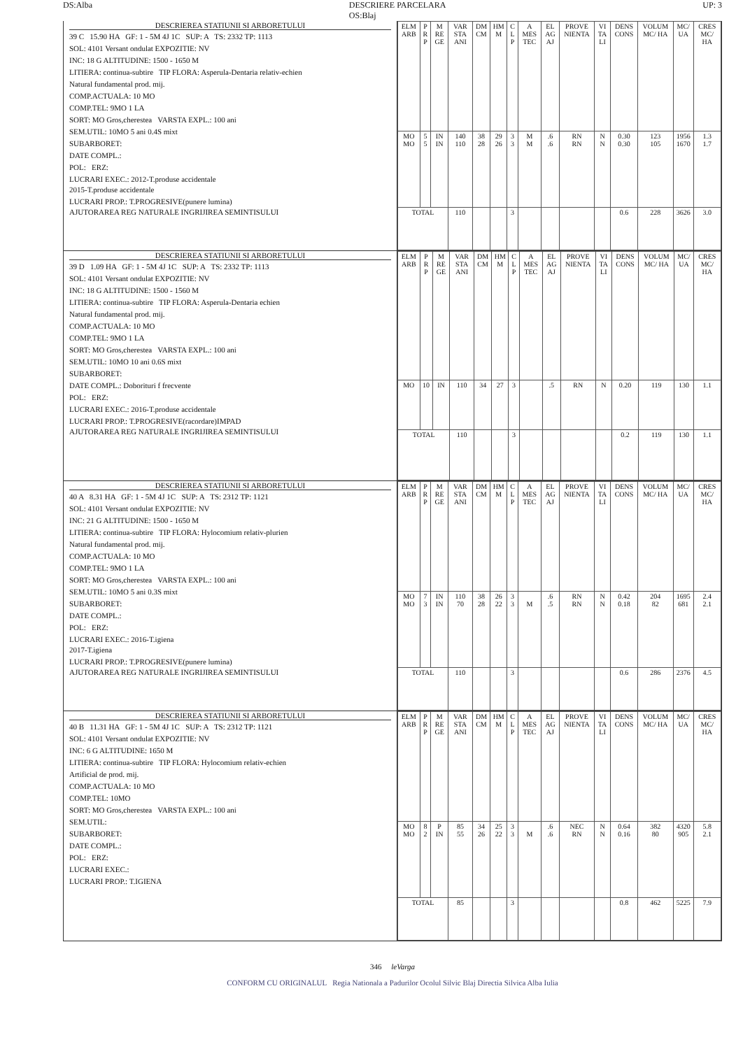DS:Alba DESCRIERE PARCELARA
OS:Blaj UP: 3
DESCRIEREA STATIUNII SI ARBORETULUI
39 C 15.90 HA GF: 1 - 5M 4J 1C SUP: A TS: 2332 TP: 1113
SOL: 4101 Versant ondulat EXPOZITIE: NV
INC: 18 G ALTITUDINE: 1500 - 1650 M
LITIERA: continua-subtire TIP FLORA: Asperula-Dentaria relativ-echien
Natural fundamental prod. mij.
COMP.ACTUALA: 10 MO
COMP.TEL: 9MO 1 LA
SORT: MO Gros,cherestea VARSTA EXPL.: 100 ani
SEM.UTIL: 10MO 5 ani 0.4S mixt
SUBARBORET:
DATE COMPL.:
POL: ERZ:
LUCRARI EXEC.: 2012-T.produse accidentale
2015-T.produse accidentale
LUCRARI PROP.: T.PROGRESIVE(punere lumina)
AJUTORAREA REG NATURALE INGRIJIREA SEMINTISULUI
| ELM ARB | P R P | M RE GE | VAR STA ANI | DM CM | HM M | C L P | A MES TEC | EL AG AJ | PROVE NIENTA | VI TA LI | DENS CONS | VOLUM MC/ HA | MC/ UA | CRES MC/ HA |
| --- | --- | --- | --- | --- | --- | --- | --- | --- | --- | --- | --- | --- | --- | --- |
| MO MO | 5 5 | IN IN | 140 110 | 38 28 | 29 26 | 3 3 | M M | .6 .6 | RN RN | N N | 0.30 0.30 | 123 105 | 1956 1670 | 1.3 1.7 |
| TOTAL | | | 110 | | | 3 | | | | | 0.6 | 228 | 3626 | 3.0 |
DESCRIEREA STATIUNII SI ARBORETULUI
39 D 1.09 HA GF: 1 - 5M 4J 1C SUP: A TS: 2332 TP: 1113
SOL: 4101 Versant ondulat EXPOZITIE: NV
INC: 18 G ALTITUDINE: 1500 - 1560 M
LITIERA: continua-subtire TIP FLORA: Asperula-Dentaria echien
Natural fundamental prod. mij.
COMP.ACTUALA: 10 MO
COMP.TEL: 9MO 1 LA
SORT: MO Gros,cherestea VARSTA EXPL.: 100 ani
SEM.UTIL: 10MO 10 ani 0.6S mixt
SUBARBORET:
DATE COMPL.: Doborituri f frecvente
POL: ERZ:
LUCRARI EXEC.: 2016-T.produse accidentale
LUCRARI PROP.: T.PROGRESIVE(racordare)IMPAD
AJUTORAREA REG NATURALE INGRIJIREA SEMINTISULUI
| ELM ARB | P R P | M RE GE | VAR STA ANI | DM CM | HM M | C L P | A MES TEC | EL AG AJ | PROVE NIENTA | VI TA LI | DENS CONS | VOLUM MC/ HA | MC/ UA | CRES MC/ HA |
| --- | --- | --- | --- | --- | --- | --- | --- | --- | --- | --- | --- | --- | --- | --- |
| MO | 10 | IN | 110 | 34 | 27 | 3 | | .5 | RN | N | 0.20 | 119 | 130 | 1.1 |
| TOTAL | | | 110 | | | 3 | | | | | 0.2 | 119 | 130 | 1.1 |
DESCRIEREA STATIUNII SI ARBORETULUI
40 A 8.31 HA GF: 1 - 5M 4J 1C SUP: A TS: 2312 TP: 1121
SOL: 4101 Versant ondulat EXPOZITIE: NV
INC: 21 G ALTITUDINE: 1500 - 1650 M
LITIERA: continua-subtire TIP FLORA: Hylocomium relativ-plurien
Natural fundamental prod. mij.
COMP.ACTUALA: 10 MO
COMP.TEL: 9MO 1 LA
SORT: MO Gros,cherestea VARSTA EXPL.: 100 ani
SEM.UTIL: 10MO 5 ani 0.3S mixt
SUBARBORET:
DATE COMPL.:
POL: ERZ:
LUCRARI EXEC.: 2016-T.igiena
2017-T.igiena
LUCRARI PROP.: T.PROGRESIVE(punere lumina)
AJUTORAREA REG NATURALE INGRIJIREA SEMINTISULUI
| ELM ARB | P R P | M RE GE | VAR STA ANI | DM CM | HM M | C L P | A MES TEC | EL AG AJ | PROVE NIENTA | VI TA LI | DENS CONS | VOLUM MC/ HA | MC/ UA | CRES MC/ HA |
| --- | --- | --- | --- | --- | --- | --- | --- | --- | --- | --- | --- | --- | --- | --- |
| MO MO | 7 3 | IN IN | 110 70 | 38 28 | 26 22 | 3 3 | M | .6 .5 | RN RN | N N | 0.42 0.18 | 204 82 | 1695 681 | 2.4 2.1 |
| TOTAL | | | 110 | | | 3 | | | | | 0.6 | 286 | 2376 | 4.5 |
DESCRIEREA STATIUNII SI ARBORETULUI
40 B 11.31 HA GF: 1 - 5M 4J 1C SUP: A TS: 2312 TP: 1121
SOL: 4101 Versant ondulat EXPOZITIE: NV
INC: 6 G ALTITUDINE: 1650 M
LITIERA: continua-subtire TIP FLORA: Hylocomium relativ-echien
Artificial de prod. mij.
COMP.ACTUALA: 10 MO
COMP.TEL: 10MO
SORT: MO Gros,cherestea VARSTA EXPL.: 100 ani
SEM.UTIL:
SUBARBORET:
DATE COMPL.:
POL: ERZ:
LUCRARI EXEC.:
LUCRARI PROP.: T.IGIENA
| ELM ARB | P R P | M RE GE | VAR STA ANI | DM CM | HM M | C L P | A MES TEC | EL AG AJ | PROVE NIENTA | VI TA LI | DENS CONS | VOLUM MC/ HA | MC/ UA | CRES MC/ HA |
| --- | --- | --- | --- | --- | --- | --- | --- | --- | --- | --- | --- | --- | --- | --- |
| MO MO | 8 2 | P IN | 85 55 | 34 26 | 25 22 | 3 3 | M | .6 .6 | NEC RN | N N | 0.64 0.16 | 382 80 | 4320 905 | 5.8 2.1 |
| TOTAL | | | 85 | | | 3 | | | | | 0.8 | 462 | 5225 | 7.9 |
346 leVarga
CONFORM CU ORIGINALUL Regia Nationala a Padurilor Ocolul Silvic Blaj Directia Silvica Alba Iulia